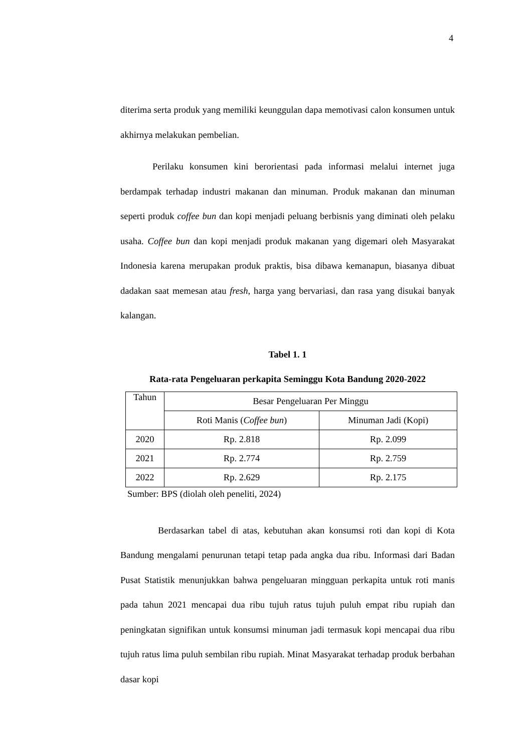4
diterima serta produk yang memiliki keunggulan dapa memotivasi calon konsumen untuk akhirnya melakukan pembelian.
Perilaku konsumen kini berorientasi pada informasi melalui internet juga berdampak terhadap industri makanan dan minuman. Produk makanan dan minuman seperti produk coffee bun dan kopi menjadi peluang berbisnis yang diminati oleh pelaku usaha. Coffee bun dan kopi menjadi produk makanan yang digemari oleh Masyarakat Indonesia karena merupakan produk praktis, bisa dibawa kemanapun, biasanya dibuat dadakan saat memesan atau fresh, harga yang bervariasi, dan rasa yang disukai banyak kalangan.
Tabel 1. 1
Rata-rata Pengeluaran perkapita Seminggu Kota Bandung 2020-2022
| Tahun | Besar Pengeluaran Per Minggu | |
| | Roti Manis ( Coffee bun ) | Minuman Jadi (Kopi) |
| 2020 | Rp. 2.818 | Rp. 2.099 |
| 2021 | Rp. 2.774 | Rp. 2.759 |
| 2022 | Rp. 2.629 | Rp. 2.175 |
Sumber: BPS (diolah oleh peneliti, 2024)
Berdasarkan tabel di atas, kebutuhan akan konsumsi roti dan kopi di Kota Bandung mengalami penurunan tetapi tetap pada angka dua ribu. Informasi dari Badan Pusat Statistik menunjukkan bahwa pengeluaran mingguan perkapita untuk roti manis pada tahun 2021 mencapai dua ribu tujuh ratus tujuh puluh empat ribu rupiah dan peningkatan signifikan untuk konsumsi minuman jadi termasuk kopi mencapai dua ribu tujuh ratus lima puluh sembilan ribu rupiah. Minat Masyarakat terhadap produk berbahan dasar kopi